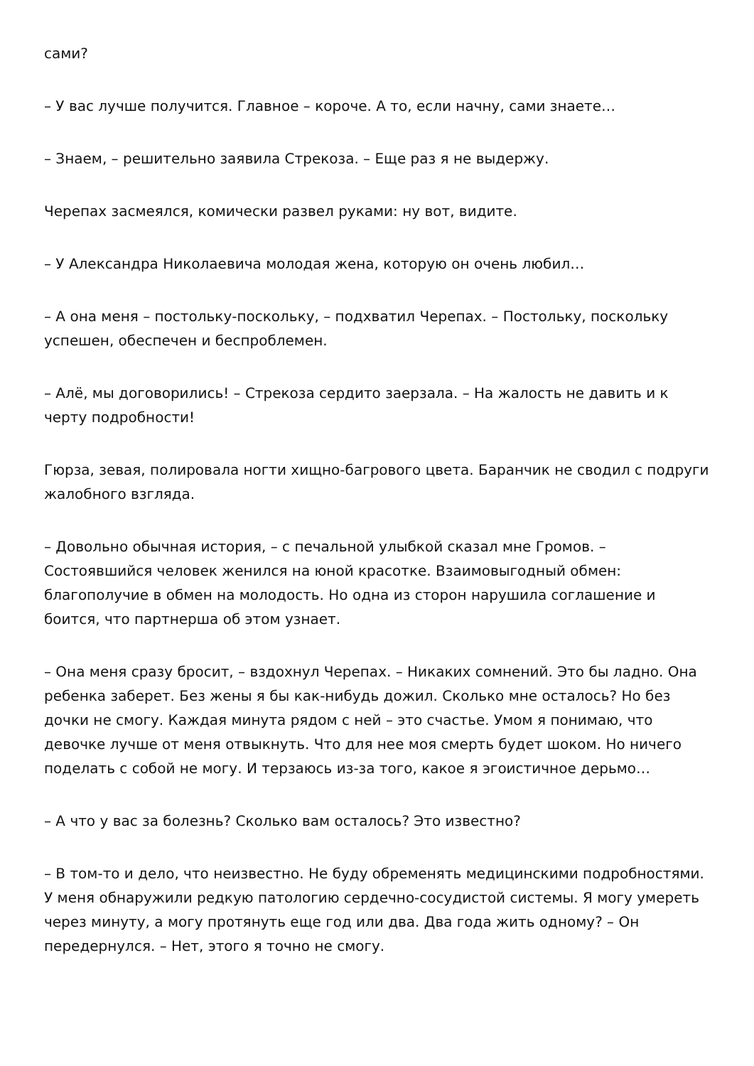сами?
– У вас лучше получится. Главное – короче. А то, если начну, сами знаете…
– Знаем, – решительно заявила Стрекоза. – Еще раз я не выдержу.
Черепах засмеялся, комически развел руками: ну вот, видите.
– У Александра Николаевича молодая жена, которую он очень любил…
– А она меня – постольку-поскольку, – подхватил Черепах. – Постольку, поскольку успешен, обеспечен и беспроблемен.
– Алё, мы договорились! – Стрекоза сердито заерзала. – На жалость не давить и к черту подробности!
Гюрза, зевая, полировала ногти хищно-багрового цвета. Баранчик не сводил с подруги жалобного взгляда.
– Довольно обычная история, – с печальной улыбкой сказал мне Громов. – Состоявшийся человек женился на юной красотке. Взаимовыгодный обмен: благополучие в обмен на молодость. Но одна из сторон нарушила соглашение и боится, что партнерша об этом узнает.
– Она меня сразу бросит, – вздохнул Черепах. – Никаких сомнений. Это бы ладно. Она ребенка заберет. Без жены я бы как-нибудь дожил. Сколько мне осталось? Но без дочки не смогу. Каждая минута рядом с ней – это счастье. Умом я понимаю, что девочке лучше от меня отвыкнуть. Что для нее моя смерть будет шоком. Но ничего поделать с собой не могу. И терзаюсь из-за того, какое я эгоистичное дерьмо…
– А что у вас за болезнь? Сколько вам осталось? Это известно?
– В том-то и дело, что неизвестно. Не буду обременять медицинскими подробностями. У меня обнаружили редкую патологию сердечно-сосудистой системы. Я могу умереть через минуту, а могу протянуть еще год или два. Два года жить одному? – Он передернулся. – Нет, этого я точно не смогу.